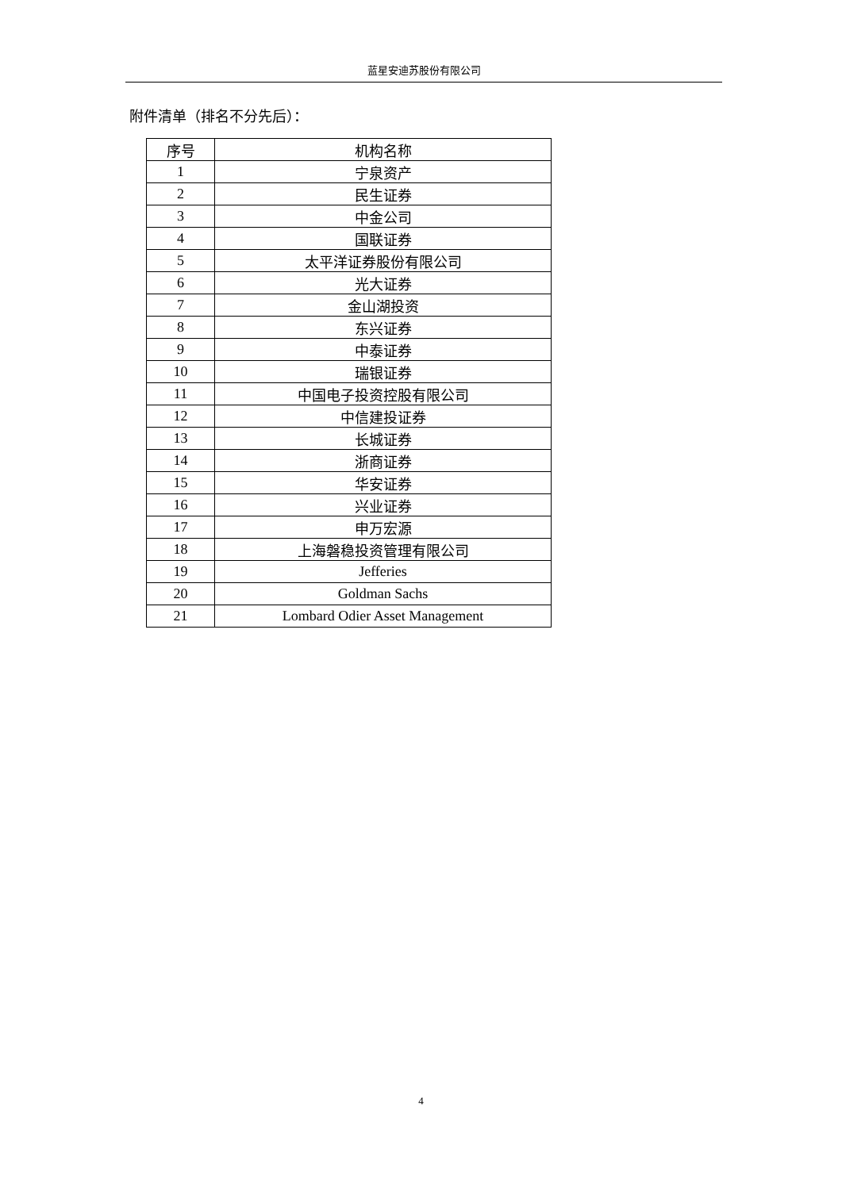蓝星安迪苏股份有限公司
附件清单（排名不分先后）：
| 序号 | 机构名称 |
| --- | --- |
| 1 | 宁泉资产 |
| 2 | 民生证券 |
| 3 | 中金公司 |
| 4 | 国联证券 |
| 5 | 太平洋证券股份有限公司 |
| 6 | 光大证券 |
| 7 | 金山湖投资 |
| 8 | 东兴证券 |
| 9 | 中泰证券 |
| 10 | 瑞银证券 |
| 11 | 中国电子投资控股有限公司 |
| 12 | 中信建投证券 |
| 13 | 长城证券 |
| 14 | 浙商证券 |
| 15 | 华安证券 |
| 16 | 兴业证券 |
| 17 | 申万宏源 |
| 18 | 上海磐稳投资管理有限公司 |
| 19 | Jefferies |
| 20 | Goldman Sachs |
| 21 | Lombard Odier Asset Management |
4